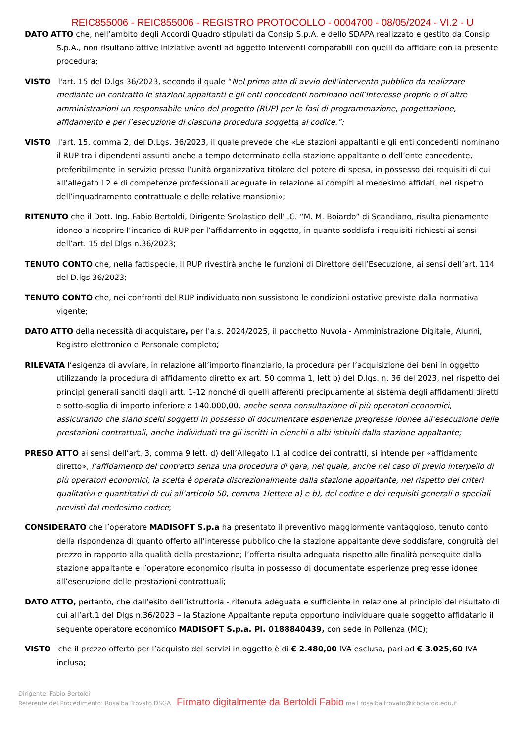REIC855006 - REIC855006 - REGISTRO PROTOCOLLO - 0004700 - 08/05/2024 - VI.2 - U
DATO ATTO che, nell’ambito degli Accordi Quadro stipulati da Consip S.p.A. e dello SDAPA realizzato e gestito da Consip S.p.A., non risultano attive iniziative aventi ad oggetto interventi comparabili con quelli da affidare con la presente procedura;
VISTO l'art. 15 del D.lgs 36/2023, secondo il quale “Nel primo atto di avvio dell’intervento pubblico da realizzare mediante un contratto le stazioni appaltanti e gli enti concedenti nominano nell’interesse proprio o di altre amministrazioni un responsabile unico del progetto (RUP) per le fasi di programmazione, progettazione, affidamento e per l’esecuzione di ciascuna procedura soggetta al codice.”;
VISTO l'art. 15, comma 2, del D.Lgs. 36/2023, il quale prevede che «Le stazioni appaltanti e gli enti concedenti nominano il RUP tra i dipendenti assunti anche a tempo determinato della stazione appaltante o dell’ente concedente, preferibilmente in servizio presso l’unità organizzativa titolare del potere di spesa, in possesso dei requisiti di cui all’allegato I.2 e di competenze professionali adeguate in relazione ai compiti al medesimo affidati, nel rispetto dell’inquadramento contrattuale e delle relative mansioni»;
RITENUTO che il Dott. Ing. Fabio Bertoldi, Dirigente Scolastico dell’I.C. “M. M. Boiardo” di Scandiano, risulta pienamente idoneo a ricoprire l’incarico di RUP per l’affidamento in oggetto, in quanto soddisfa i requisiti richiesti ai sensi dell’art. 15 del Dlgs n.36/2023;
TENUTO CONTO che, nella fattispecie, il RUP rivestirà anche le funzioni di Direttore dell’Esecuzione, ai sensi dell’art. 114 del D.lgs 36/2023;
TENUTO CONTO che, nei confronti del RUP individuato non sussistono le condizioni ostative previste dalla normativa vigente;
DATO ATTO della necessità di acquistare, per l'a.s. 2024/2025, il pacchetto Nuvola - Amministrazione Digitale, Alunni, Registro elettronico e Personale completo;
RILEVATA l’esigenza di avviare, in relazione all’importo finanziario, la procedura per l’acquisizione dei beni in oggetto utilizzando la procedura di affidamento diretto ex art. 50 comma 1, lett b) del D.lgs. n. 36 del 2023, nel rispetto dei principi generali sanciti dagli artt. 1-12 nonché di quelli afferenti precipuamente al sistema degli affidamenti diretti e sotto-soglia di importo inferiore a 140.000,00, anche senza consultazione di più operatori economici, assicurando che siano scelti soggetti in possesso di documentate esperienze pregresse idonee all’esecuzione delle prestazioni contrattuali, anche individuati tra gli iscritti in elenchi o albi istituiti dalla stazione appaltante;
PRESO ATTO ai sensi dell’art. 3, comma 9 lett. d) dell’Allegato I.1 al codice dei contratti, si intende per «affidamento diretto», l’affidamento del contratto senza una procedura di gara, nel quale, anche nel caso di previo interpello di più operatori economici, la scelta è operata discrezionalmente dalla stazione appaltante, nel rispetto dei criteri qualitativi e quantitativi di cui all’articolo 50, comma 1lettere a) e b), del codice e dei requisiti generali o speciali previsti dal medesimo codice;
CONSIDERATO che l’operatore MADISOFT S.p.a ha presentato il preventivo maggiormente vantaggioso, tenuto conto della rispondenza di quanto offerto all’interesse pubblico che la stazione appaltante deve soddisfare, congruità del prezzo in rapporto alla qualità della prestazione; l’offerta risulta adeguata rispetto alle finalità perseguite dalla stazione appaltante e l’operatore economico risulta in possesso di documentate esperienze pregresse idonee all’esecuzione delle prestazioni contrattuali;
DATO ATTO, pertanto, che dall’esito dell’istruttoria - ritenuta adeguata e sufficiente in relazione al principio del risultato di cui all’art.1 del Dlgs n.36/2023 – la Stazione Appaltante reputa opportuno individuare quale soggetto affidatario il seguente operatore economico MADISOFT S.p.a. PI. 0188840439, con sede in Pollenza (MC);
VISTO che il prezzo offerto per l’acquisto dei servizi in oggetto è di € 2.480,00 IVA esclusa, pari ad € 3.025,60 IVA inclusa;
Dirigente: Fabio Bertoldi
Referente del Procedimento: Rosalba Trovato DSGA Firmato digitalmente da Bertoldi Fabio mail rosalba.trovato@icboiardo.edu.it